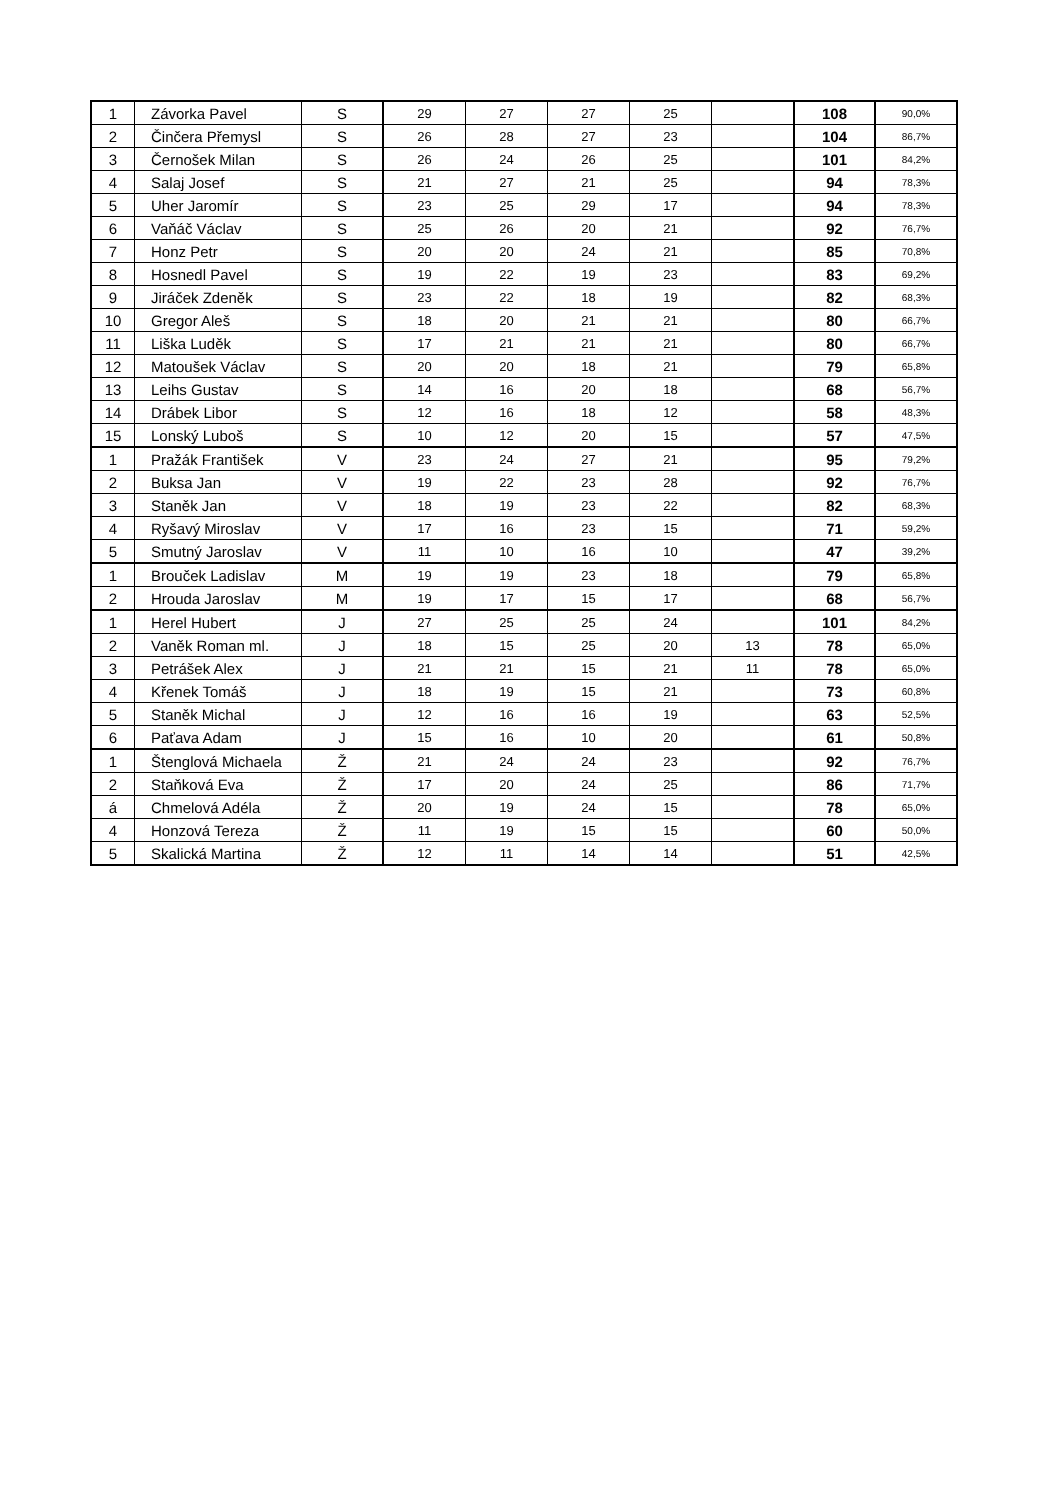| 1 | Závorka Pavel | S | 29 | 27 | 27 | 25 | | 108 | 90,0% |
| 2 | Činčera Přemysl | S | 26 | 28 | 27 | 23 | | 104 | 86,7% |
| 3 | Černošek Milan | S | 26 | 24 | 26 | 25 | | 101 | 84,2% |
| 4 | Salaj Josef | S | 21 | 27 | 21 | 25 | | 94 | 78,3% |
| 5 | Uher Jaromír | S | 23 | 25 | 29 | 17 | | 94 | 78,3% |
| 6 | Vaňáč Václav | S | 25 | 26 | 20 | 21 | | 92 | 76,7% |
| 7 | Honz Petr | S | 20 | 20 | 24 | 21 | | 85 | 70,8% |
| 8 | Hosnedl Pavel | S | 19 | 22 | 19 | 23 | | 83 | 69,2% |
| 9 | Jiráček Zdeněk | S | 23 | 22 | 18 | 19 | | 82 | 68,3% |
| 10 | Gregor Aleš | S | 18 | 20 | 21 | 21 | | 80 | 66,7% |
| 11 | Liška Luděk | S | 17 | 21 | 21 | 21 | | 80 | 66,7% |
| 12 | Matoušek Václav | S | 20 | 20 | 18 | 21 | | 79 | 65,8% |
| 13 | Leihs Gustav | S | 14 | 16 | 20 | 18 | | 68 | 56,7% |
| 14 | Drábek Libor | S | 12 | 16 | 18 | 12 | | 58 | 48,3% |
| 15 | Lonský Luboš | S | 10 | 12 | 20 | 15 | | 57 | 47,5% |
| 1 | Pražák František | V | 23 | 24 | 27 | 21 | | 95 | 79,2% |
| 2 | Buksa Jan | V | 19 | 22 | 23 | 28 | | 92 | 76,7% |
| 3 | Staněk Jan | V | 18 | 19 | 23 | 22 | | 82 | 68,3% |
| 4 | Ryšavý Miroslav | V | 17 | 16 | 23 | 15 | | 71 | 59,2% |
| 5 | Smutný Jaroslav | V | 11 | 10 | 16 | 10 | | 47 | 39,2% |
| 1 | Brouček Ladislav | M | 19 | 19 | 23 | 18 | | 79 | 65,8% |
| 2 | Hrouda Jaroslav | M | 19 | 17 | 15 | 17 | | 68 | 56,7% |
| 1 | Herel Hubert | J | 27 | 25 | 25 | 24 | | 101 | 84,2% |
| 2 | Vaněk Roman ml. | J | 18 | 15 | 25 | 20 | 13 | 78 | 65,0% |
| 3 | Petrášek Alex | J | 21 | 21 | 15 | 21 | 11 | 78 | 65,0% |
| 4 | Křenek Tomáš | J | 18 | 19 | 15 | 21 | | 73 | 60,8% |
| 5 | Staněk Michal | J | 12 | 16 | 16 | 19 | | 63 | 52,5% |
| 6 | Paťava Adam | J | 15 | 16 | 10 | 20 | | 61 | 50,8% |
| 1 | Štenglová Michaela | Ž | 21 | 24 | 24 | 23 | | 92 | 76,7% |
| 2 | Staňková Eva | Ž | 17 | 20 | 24 | 25 | | 86 | 71,7% |
| á | Chmelová Adéla | Ž | 20 | 19 | 24 | 15 | | 78 | 65,0% |
| 4 | Honzová Tereza | Ž | 11 | 19 | 15 | 15 | | 60 | 50,0% |
| 5 | Skalická Martina | Ž | 12 | 11 | 14 | 14 | | 51 | 42,5% |